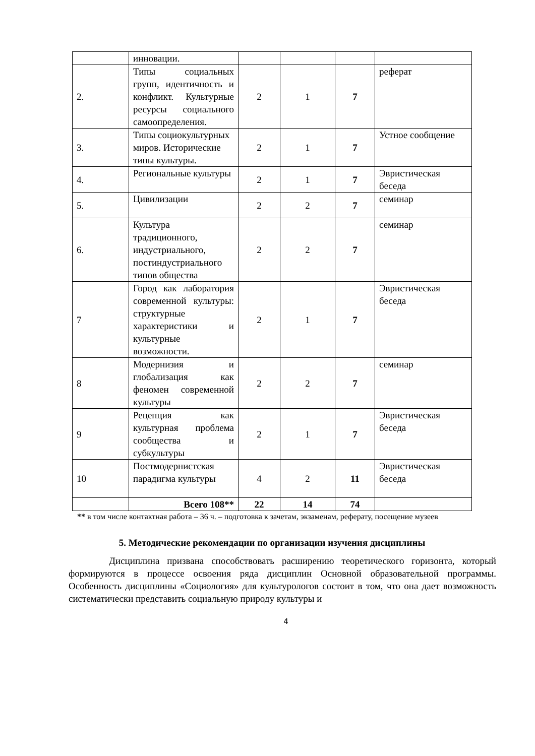| | инновации. | | | | |
| 2. | Типы социальных групп, идентичность и конфликт. Культурные ресурсы социального самоопределения. | 2 | 1 | 7 | реферат |
| 3. | Типы социокультурных миров. Исторические типы культуры. | 2 | 1 | 7 | Устное сообщение |
| 4. | Региональные культуры | 2 | 1 | 7 | Эвристическая беседа |
| 5. | Цивилизации | 2 | 2 | 7 | семинар |
| 6. | Культура традиционного, индустриального, постиндустриального типов общества | 2 | 2 | 7 | семинар |
| 7 | Город как лаборатория современной культуры: структурные характеристики и культурные возможности. | 2 | 1 | 7 | Эвристическая беседа |
| 8 | Модернизия и глобализация как феномен современной культуры | 2 | 2 | 7 | семинар |
| 9 | Рецепция как культурная проблема сообщества и субкультуры | 2 | 1 | 7 | Эвристическая беседа |
| 10 | Постмодернистская парадигма культуры | 4 | 2 | 11 | Эвристическая беседа |
| | Всего 108** | 22 | 14 | 74 | |
** в том числе контактная работа – 36 ч. – подготовка к зачетам, экзаменам, реферату, посещение музеев
5. Методические рекомендации по организации изучения дисциплины
Дисциплина призвана способствовать расширению теоретического горизонта, который формируются в процессе освоения ряда дисциплин Основной образовательной программы. Особенность дисциплины «Социология» для культурологов состоит в том, что она дает возможность систематически представить социальную природу культуры и
4